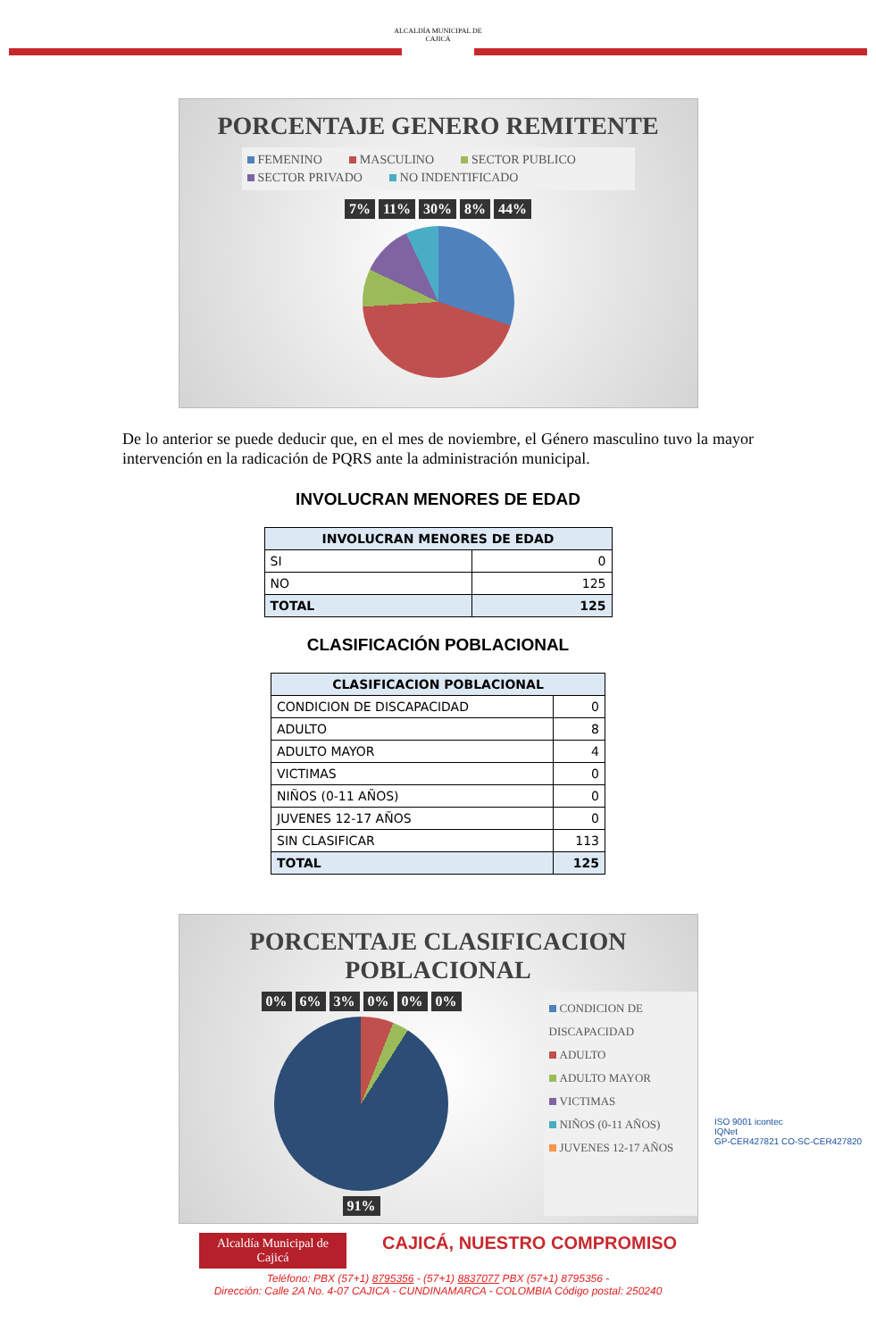ALCALDÍA MUNICIPAL DE
CAJICÁ
PORCENTAJE GENERO REMITENTE
FEMENINO MASCULINO SECTOR PUBLICO SECTOR PRIVADO NO INDENTIFICADO
7% 11% 30% 8% 44%
De lo anterior se puede deducir que, en el mes de noviembre, el Género masculino tuvo la mayor intervención en la radicación de PQRS ante la administración municipal.
INVOLUCRAN MENORES DE EDAD
| INVOLUCRAN MENORES DE EDAD | |
| --- | --- |
| SI | 0 |
| NO | 125 |
| TOTAL | 125 |
CLASIFICACIÓN POBLACIONAL
| CLASIFICACION POBLACIONAL | |
| --- | --- |
| CONDICION DE DISCAPACIDAD | 0 |
| ADULTO | 8 |
| ADULTO MAYOR | 4 |
| VICTIMAS | 0 |
| NIÑOS (0-11 AÑOS) | 0 |
| JUVENES 12-17 AÑOS | 0 |
| SIN CLASIFICAR | 113 |
| TOTAL | 125 |
PORCENTAJE CLASIFICACION
POBLACIONAL
0% 6% 3% 0% 0% 0% 91%
CONDICION DE DISCAPACIDAD
ADULTO
ADULTO MAYOR
VICTIMAS
NIÑOS (0-11 AÑOS)
JUVENES 12-17 AÑOS
ISO 9001 icontec
IQNet
GP-CER427821 CO-SC-CER427820
Alcaldía Municipal de
Cajicá CAJICÁ, NUESTRO COMPROMISO
Teléfono: PBX (57+1) 8795356 - (57+1) 8837077 PBX (57+1) 8795356 -
Dirección: Calle 2A No. 4-07 CAJICA - CUNDINAMARCA - COLOMBIA Código postal: 250240